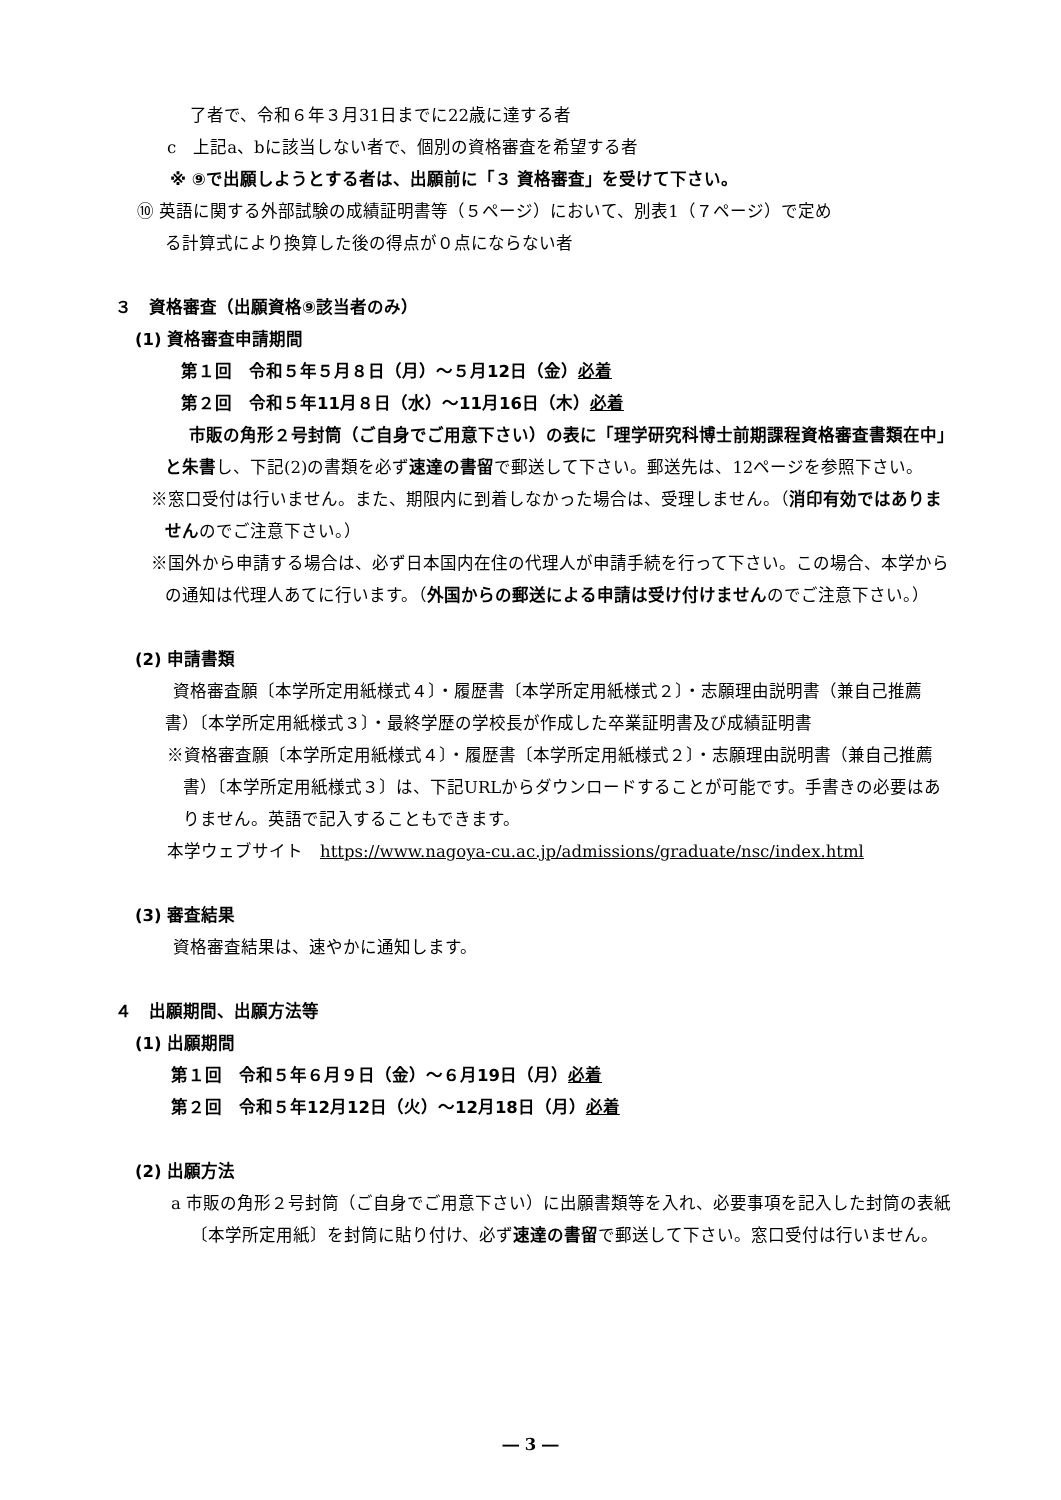了者で、令和６年３月31日までに22歳に達する者
c　上記a、bに該当しない者で、個別の資格審査を希望する者
※ ⑨で出願しようとする者は、出願前に「３ 資格審査」を受けて下さい。
⑩ 英語に関する外部試験の成績証明書等（５ページ）において、別表1（７ページ）で定め
る計算式により換算した後の得点が０点にならない者
３　資格審査（出願資格⑨該当者のみ）
(1) 資格審査申請期間
第１回　令和５年５月８日（月）～５月12日（金）必着
第２回　令和５年11月８日（水）～11月16日（木）必着
市販の角形２号封筒（ご自身でご用意下さい）の表に「理学研究科博士前期課程資格審査書類在中」と朱書し、下記(2)の書類を必ず速達の書留で郵送して下さい。郵送先は、12ページを参照下さい。
※窓口受付は行いません。また、期限内に到着しなかった場合は、受理しません。（消印有効ではありませんのでご注意下さい。）
※国外から申請する場合は、必ず日本国内在住の代理人が申請手続を行って下さい。この場合、本学からの通知は代理人あてに行います。（外国からの郵送による申請は受け付けませんのでご注意下さい。）
(2) 申請書類
資格審査願〔本学所定用紙様式４〕・履歴書〔本学所定用紙様式２〕・志願理由説明書（兼自己推薦書）〔本学所定用紙様式３〕・最終学歴の学校長が作成した卒業証明書及び成績証明書
※資格審査願〔本学所定用紙様式４〕・履歴書〔本学所定用紙様式２〕・志願理由説明書（兼自己推薦書）〔本学所定用紙様式３〕は、下記URLからダウンロードすることが可能です。手書きの必要はありません。英語で記入することもできます。
本学ウェブサイト　https://www.nagoya-cu.ac.jp/admissions/graduate/nsc/index.html
(3) 審査結果
資格審査結果は、速やかに通知します。
４　出願期間、出願方法等
(1) 出願期間
第１回　令和５年６月９日（金）～６月19日（月）必着
第２回　令和５年12月12日（火）～12月18日（月）必着
(2) 出願方法
a 市販の角形２号封筒（ご自身でご用意下さい）に出願書類等を入れ、必要事項を記入した封筒の表紙〔本学所定用紙〕を封筒に貼り付け、必ず速達の書留で郵送して下さい。窓口受付は行いません。
― 3 ―